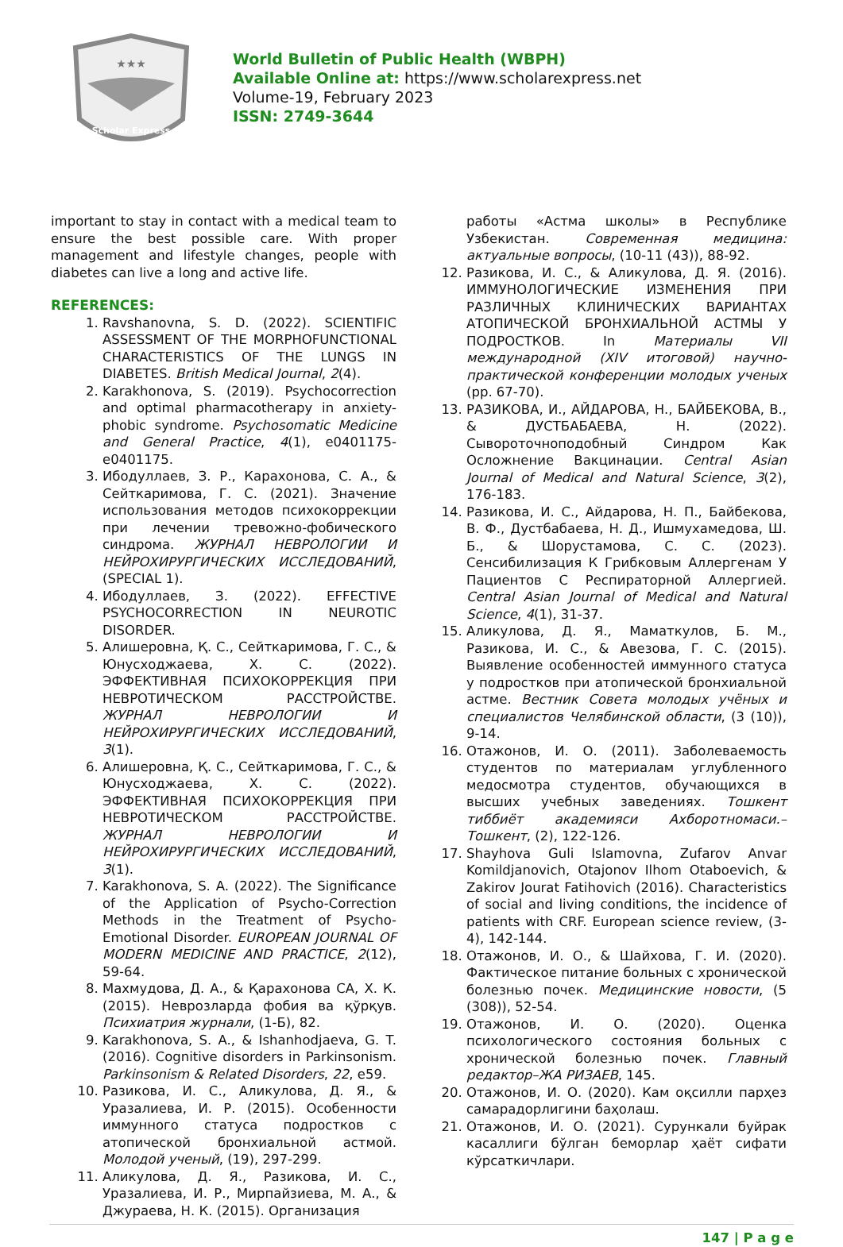★★★
Scholar Express
World Bulletin of Public Health (WBPH)
Available Online at: https://www.scholarexpress.net
Volume-19, February 2023
ISSN: 2749-3644
important to stay in contact with a medical team to ensure the best possible care. With proper management and lifestyle changes, people with diabetes can live a long and active life.
REFERENCES:
1. Ravshanovna, S. D. (2022). SCIENTIFIC ASSESSMENT OF THE MORPHOFUNCTIONAL CHARACTERISTICS OF THE LUNGS IN DIABETES. British Medical Journal, 2(4).
2. Karakhonova, S. (2019). Psychocorrection and optimal pharmacotherapy in anxiety-phobic syndrome. Psychosomatic Medicine and General Practice, 4(1), e0401175-e0401175.
3. Ибодуллаев, З. Р., Карахонова, С. А., & Сейткаримова, Г. С. (2021). Значение использования методов психокоррекции при лечении тревожно-фобического синдрома. ЖУРНАЛ НЕВРОЛОГИИ И НЕЙРОХИРУРГИЧЕСКИХ ИССЛЕДОВАНИЙ, (SPECIAL 1).
4. Ибодуллаев, З. (2022). EFFECTIVE PSYCHOCORRECTION IN NEUROTIC DISORDER.
5. Алишеровна, Қ. С., Сейткаримова, Г. С., & Юнусходжаева, Х. С. (2022). ЭФФЕКТИВНАЯ ПСИХОКОРРЕКЦИЯ ПРИ НЕВРОТИЧЕСКОМ РАССТРОЙСТВЕ. ЖУРНАЛ НЕВРОЛОГИИ И НЕЙРОХИРУРГИЧЕСКИХ ИССЛЕДОВАНИЙ, 3(1).
6. Алишеровна, Қ. С., Сейткаримова, Г. С., & Юнусходжаева, Х. С. (2022). ЭФФЕКТИВНАЯ ПСИХОКОРРЕКЦИЯ ПРИ НЕВРОТИЧЕСКОМ РАССТРОЙСТВЕ. ЖУРНАЛ НЕВРОЛОГИИ И НЕЙРОХИРУРГИЧЕСКИХ ИССЛЕДОВАНИЙ, 3(1).
7. Karakhonova, S. A. (2022). The Significance of the Application of Psycho-Correction Methods in the Treatment of Psycho-Emotional Disorder. EUROPEAN JOURNAL OF MODERN MEDICINE AND PRACTICE, 2(12), 59-64.
8. Махмудова, Д. А., & Қарахонова СА, Х. К. (2015). Неврозларда фобия ва қўрқув. Психиатрия журнали, (1-Б), 82.
9. Karakhonova, S. A., & Ishanhodjaeva, G. T. (2016). Cognitive disorders in Parkinsonism. Parkinsonism & Related Disorders, 22, e59.
10. Разикова, И. С., Аликулова, Д. Я., & Уразалиева, И. Р. (2015). Особенности иммунного статуса подростков с атопической бронхиальной астмой. Молодой ученый, (19), 297-299.
11. Аликулова, Д. Я., Разикова, И. С., Уразалиева, И. Р., Мирпайзиева, М. А., & Джураева, Н. К. (2015). Организация
работы «Астма школы» в Республике Узбекистан. Современная медицина: актуальные вопросы, (10-11 (43)), 88-92.
12. Разикова, И. С., & Аликулова, Д. Я. (2016). ИММУНОЛОГИЧЕСКИЕ ИЗМЕНЕНИЯ ПРИ РАЗЛИЧНЫХ КЛИНИЧЕСКИХ ВАРИАНТАХ АТОПИЧЕСКОЙ БРОНХИАЛЬНОЙ АСТМЫ У ПОДРОСТКОВ. In Материалы VII международной (XIV итоговой) научно-практической конференции молодых ученых (pp. 67-70).
13. РАЗИКОВА, И., АЙДАРОВА, Н., БАЙБЕКОВА, В., & ДУСТБАБАЕВА, Н. (2022). Сывороточноподобный Синдром Как Осложнение Вакцинации. Central Asian Journal of Medical and Natural Science, 3(2), 176-183.
14. Разикова, И. С., Айдарова, Н. П., Байбекова, В. Ф., Дустбабаева, Н. Д., Ишмухамедова, Ш. Б., & Шорустамова, С. С. (2023). Сенсибилизация К Грибковым Аллергенам У Пациентов С Респираторной Аллергией. Central Asian Journal of Medical and Natural Science, 4(1), 31-37.
15. Аликулова, Д. Я., Маматкулов, Б. М., Разикова, И. С., & Авезова, Г. С. (2015). Выявление особенностей иммунного статуса у подростков при атопической бронхиальной астме. Вестник Совета молодых учёных и специалистов Челябинской области, (3 (10)), 9-14.
16. Отажонов, И. О. (2011). Заболеваемость студентов по материалам углубленного медосмотра студентов, обучающихся в высших учебных заведениях. Тошкент тиббиёт академияси Ахборотномаси.–Тошкент, (2), 122-126.
17. Shayhova Guli Islamovna, Zufarov Anvar Komildjanovich, Otajonov Ilhom Otaboevich, & Zakirov Jourat Fatihovich (2016). Characteristics of social and living conditions, the incidence of patients with CRF. European science review, (3-4), 142-144.
18. Отажонов, И. О., & Шайхова, Г. И. (2020). Фактическое питание больных с хронической болезнью почек. Медицинские новости, (5 (308)), 52-54.
19. Отажонов, И. О. (2020). Оценка психологического состояния больных с хронической болезнью почек. Главный редактор–ЖА РИЗАЕВ, 145.
20. Отажонов, И. О. (2020). Кам оқсилли парҳез самарадорлигини баҳолаш.
21. Отажонов, И. О. (2021). Сурункали буйрак касаллиги бўлган беморлар ҳаёт сифати кўрсаткичлари.
147 | P a g e